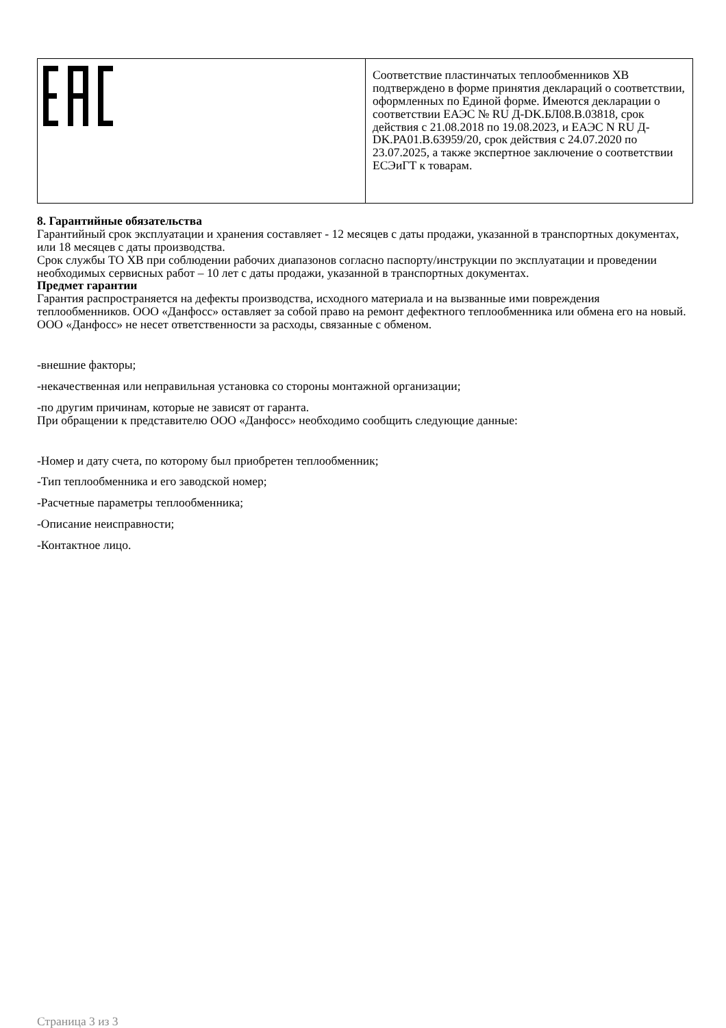| | Соответствие пластинчатых теплообменников ХВ подтверждено в форме принятия деклараций о соответствии, оформленных по Единой форме. Имеются декларации о соответствии ЕАЭС № RU Д-DK.БЛ08.В.03818, срок действия с 21.08.2018 по 19.08.2023, и ЕАЭС N RU Д-DK.PA01.B.63959/20, срок действия с 24.07.2020 по 23.07.2025, а также экспертное заключение о соответствии ЕСЭиГТ к товарам. |
8. Гарантийные обязательства
Гарантийный срок эксплуатации и хранения составляет - 12 месяцев с даты продажи, указанной в транспортных документах, или 18 месяцев с даты производства.
Срок службы ТО ХВ при соблюдении рабочих диапазонов согласно паспорту/инструкции по эксплуатации и проведении необходимых сервисных работ – 10 лет с даты продажи, указанной в транспортных документах.
Предмет гарантии
Гарантия распространяется на дефекты производства, исходного материала и на вызванные ими повреждения теплообменников. ООО «Данфосс» оставляет за собой право на ремонт дефектного теплообменника или обмена его на новый. ООО «Данфосс» не несет ответственности за расходы, связанные с обменом.
-внешние факторы;
-некачественная или неправильная установка со стороны монтажной организации;
-по другим причинам, которые не зависят от гаранта.
При обращении к представителю ООО «Данфосс» необходимо сообщить следующие данные:
-Номер и дату счета, по которому был приобретен теплообменник;
-Тип теплообменника и его заводской номер;
-Расчетные параметры теплообменника;
-Описание неисправности;
-Контактное лицо.
Страница 3 из 3